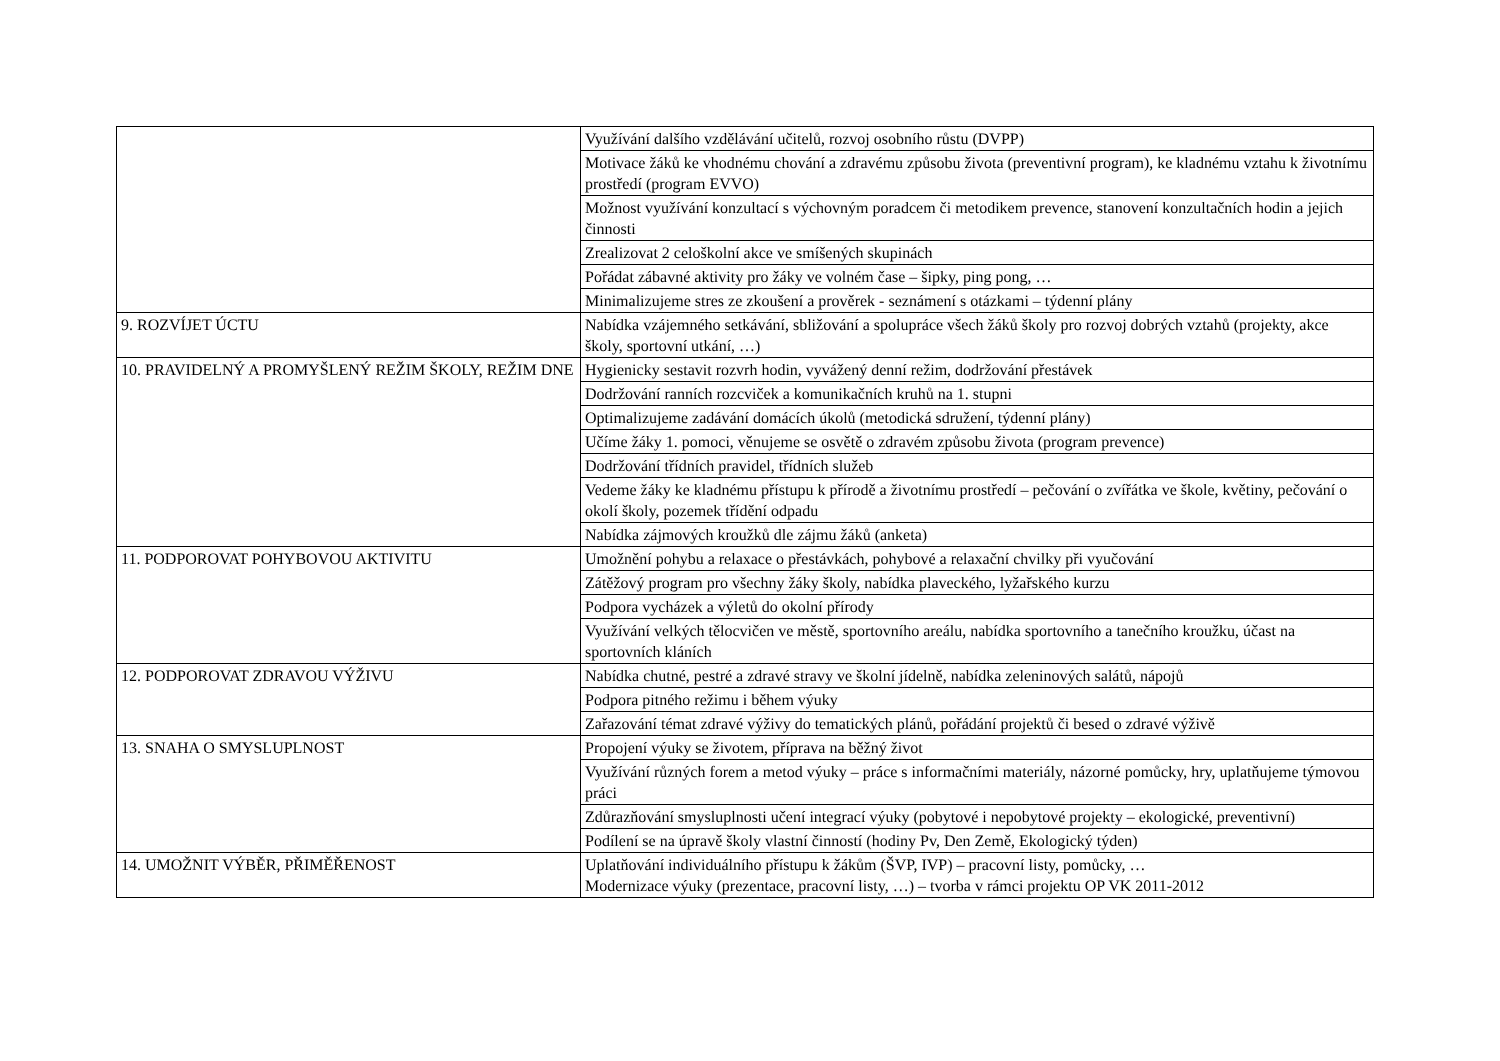| | Využívání dalšího vzdělávání učitelů, rozvoj osobního růstu (DVPP) |
| | Motivace žáků ke vhodnému chování a zdravému způsobu života (preventivní program), ke kladnému vztahu k životnímu prostředí (program EVVO) |
| | Možnost využívání konzultací s výchovným poradcem či metodikem prevence, stanovení konzultačních hodin a jejich činnosti |
| | Zrealizovat 2 celoškolní akce ve smíšených skupinách |
| | Pořádat zábavné aktivity pro žáky ve volném čase – šipky, ping pong, … |
| | Minimalizujeme stres ze zkoušení a prověrek - seznámení s otázkami – týdenní plány |
| 9. ROZVÍJET ÚCTU | Nabídka vzájemného setkávání, sbližování a spolupráce všech žáků školy pro rozvoj dobrých vztahů (projekty, akce školy, sportovní utkání, …) |
| 10. PRAVIDELNÝ A PROMYŠLENÝ REŽIM ŠKOLY, REŽIM DNE | Hygienicky sestavit rozvrh hodin, vyvážený denní režim, dodržování přestávek |
| | Dodržování ranních rozcviček a komunikačních kruhů na 1. stupni |
| | Optimalizujeme zadávání domácích úkolů (metodická sdružení, týdenní plány) |
| | Učíme žáky 1. pomoci, věnujeme se osvětě o zdravém způsobu života (program prevence) |
| | Dodržování třídních pravidel, třídních služeb |
| | Vedeme žáky ke kladnému přístupu k přírodě a životnímu prostředí – pečování o zvířátka ve škole, květiny, pečování o okolí školy, pozemek třídění odpadu |
| | Nabídka zájmových kroužků dle zájmu žáků (anketa) |
| 11. PODPOROVAT POHYBOVOU AKTIVITU | Umožnění pohybu a relaxace o přestávkách, pohybové a relaxační chvilky při vyučování |
| | Zátěžový program pro všechny žáky školy, nabídka plaveckého, lyžařského kurzu |
| | Podpora vycházek a výletů do okolní přírody |
| | Využívání velkých tělocvičen ve městě, sportovního areálu, nabídka sportovního a tanečního kroužku, účast na sportovních kláních |
| 12. PODPOROVAT ZDRAVOU VÝŽIVU | Nabídka chutné, pestré a zdravé stravy ve školní jídelně, nabídka zeleninových salátů, nápojů |
| | Podpora pitného režimu i během výuky |
| | Zařazování témat zdravé výživy do tematických plánů, pořádání projektů či besed o zdravé výživě |
| 13. SNAHA O SMYSLUPLNOST | Propojení výuky se životem, příprava na běžný život |
| | Využívání různých forem a metod výuky – práce s informačními materiály, názorné pomůcky, hry, uplatňujeme týmovou práci |
| | Zdůrazňování smysluplnosti učení integrací výuky (pobytové i nepobytové projekty – ekologické, preventivní) |
| | Podílení se na úpravě školy vlastní činností (hodiny Pv, Den Země, Ekologický týden) |
| 14. UMOŽNIT VÝBĚR, PŘIMĚŘENOST | Uplatňování individuálního přístupu k žákům (ŠVP, IVP) – pracovní listy, pomůcky, … Modernizace výuky (prezentace, pracovní listy, …) – tvorba v rámci projektu OP VK 2011-2012 |